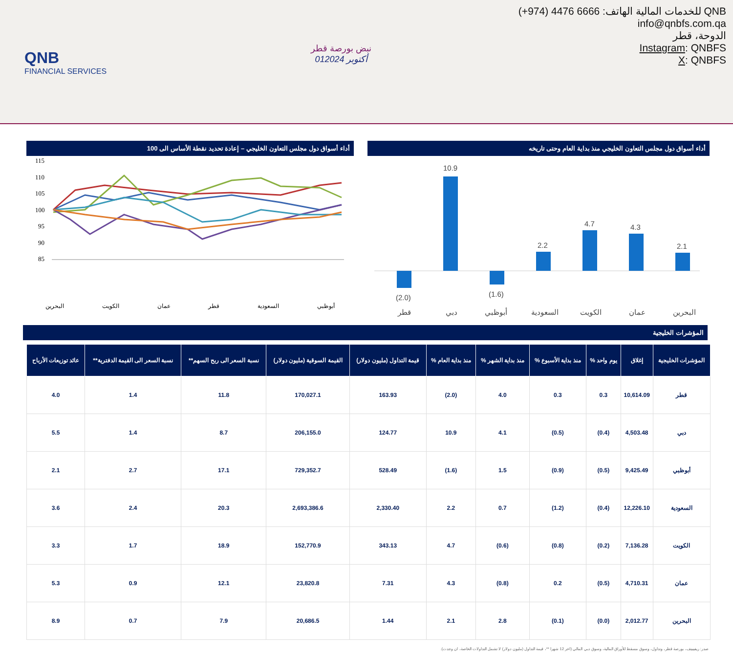QNB
FINANCIAL SERVICES
نبض بورصة قطر
01أكتوبر 2024
QNB للخدمات المالية الهاتف: 6666 4476 (974+)
info@qnbfs.com.qa
الدوحة، قطر
Instagram: QNBFS
X: QNBFS
أداء أسواق دول مجلس التعاون الخليجي – إعادة تحديد نقطة الأساس الى 100
115
110
105
100
95
90
85
أبوظبي السعودية قطر عمان الكويت البحرين
أداء أسواق دول مجلس التعاون الخليجي منذ بداية العام وحتى تاريخه
(2.0)
10.9
(1.6)
2.2
4.7
4.3
2.1
قطر
دبي
أبوظبي
السعودية
الكويت
عمان
البحرين
المؤشرات الخليجية
| المؤشرات الخليجية | إغلاق | يوم واحد % | منذ بداية الأسبوع % | منذ بداية الشهر % | منذ بداية العام % | قيمة التداول (مليون دولار) | القيمة السوقية (مليون دولار) | نسبة السعر الى ربح السهم** | نسبة السعر الى القيمة الدفترية** | عائد توزيعات الأرباح |
| --- | --- | --- | --- | --- | --- | --- | --- | --- | --- | --- |
| قطر | 10,614.09 | 0.3 | 0.3 | 4.0 | (2.0) | 163.93 | 170,027.1 | 11.8 | 1.4 | 4.0 |
| دبي | 4,503.48 | (0.4) | (0.5) | 4.1 | 10.9 | 124.77 | 206,155.0 | 8.7 | 1.4 | 5.5 |
| أبوظبي | 9,425.49 | (0.5) | (0.9) | 1.5 | (1.6) | 528.49 | 729,352.7 | 17.1 | 2.7 | 2.1 |
| السعودية | 12,226.10 | (0.4) | (1.2) | 0.7 | 2.2 | 2,330.40 | 2,693,386.6 | 20.3 | 2.4 | 3.6 |
| الكويت | 7,136.28 | (0.2) | (0.8) | (0.6) | 4.7 | 343.13 | 152,770.9 | 18.9 | 1.7 | 3.3 |
| عمان | 4,710.31 | (0.5) | 0.2 | (0.8) | 4.3 | 7.31 | 23,820.8 | 12.1 | 0.9 | 5.3 |
| البحرين | 2,012.77 | (0.0) | (0.1) | 2.8 | 2.1 | 1.44 | 20,686.5 | 7.9 | 0.7 | 8.9 |
صدر: ريفينيتف، بورصة قطر، وتداول، وسوق مسقط للأوراق المالية، وسوق دبي المالي (اخر 12 شهرا **، قيمة التداول (مليون دولار) لا تشمل التداولات الخاصة، ان وجدت).